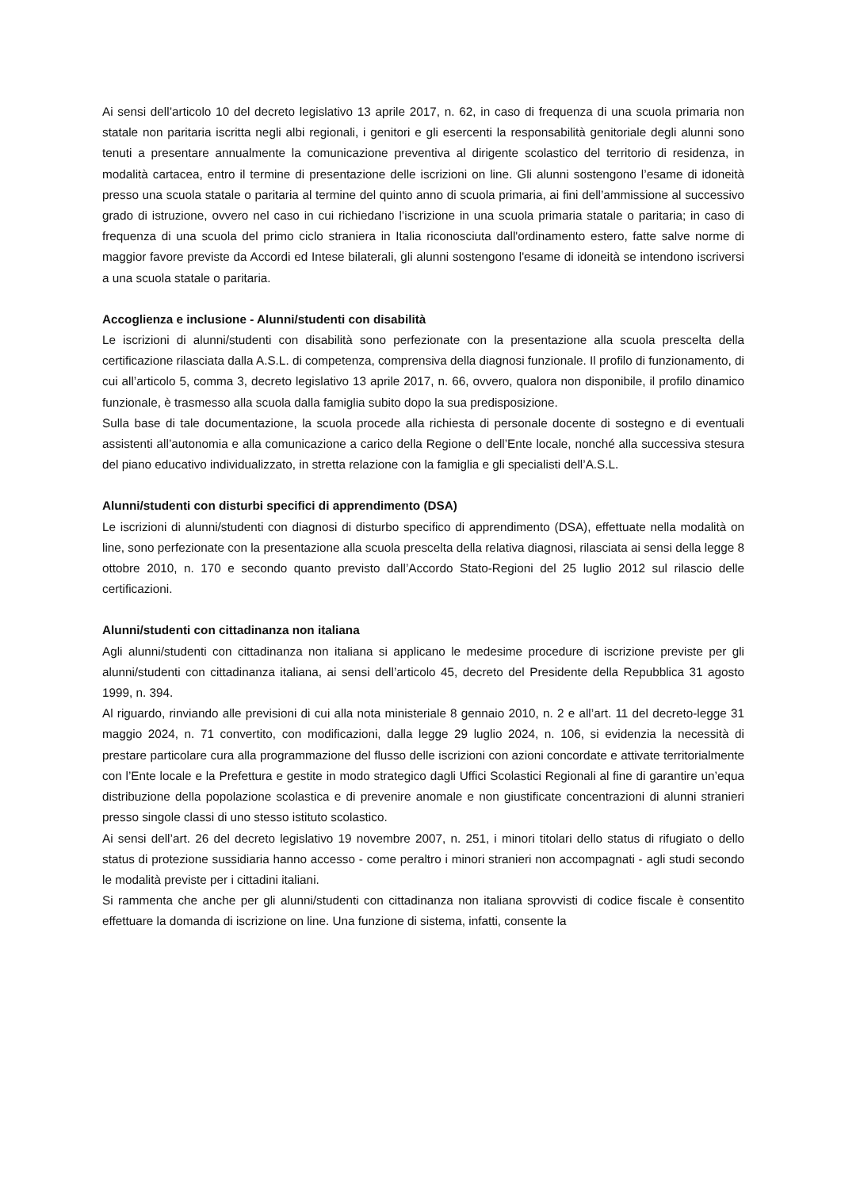Ai sensi dell’articolo 10 del decreto legislativo 13 aprile 2017, n. 62, in caso di frequenza di una scuola primaria non statale non paritaria iscritta negli albi regionali, i genitori e gli esercenti la responsabilità genitoriale degli alunni sono tenuti a presentare annualmente la comunicazione preventiva al dirigente scolastico del territorio di residenza, in modalità cartacea, entro il termine di presentazione delle iscrizioni on line. Gli alunni sostengono l’esame di idoneità presso una scuola statale o paritaria al termine del quinto anno di scuola primaria, ai fini dell’ammissione al successivo grado di istruzione, ovvero nel caso in cui richiedano l’iscrizione in una scuola primaria statale o paritaria; in caso di frequenza di una scuola del primo ciclo straniera in Italia riconosciuta dall'ordinamento estero, fatte salve norme di maggior favore previste da Accordi ed Intese bilaterali, gli alunni sostengono l'esame di idoneità se intendono iscriversi a una scuola statale o paritaria.
Accoglienza e inclusione - Alunni/studenti con disabilità
Le iscrizioni di alunni/studenti con disabilità sono perfezionate con la presentazione alla scuola prescelta della certificazione rilasciata dalla A.S.L. di competenza, comprensiva della diagnosi funzionale. Il profilo di funzionamento, di cui all’articolo 5, comma 3, decreto legislativo 13 aprile 2017, n. 66, ovvero, qualora non disponibile, il profilo dinamico funzionale, è trasmesso alla scuola dalla famiglia subito dopo la sua predisposizione.
Sulla base di tale documentazione, la scuola procede alla richiesta di personale docente di sostegno e di eventuali assistenti all’autonomia e alla comunicazione a carico della Regione o dell’Ente locale, nonché alla successiva stesura del piano educativo individualizzato, in stretta relazione con la famiglia e gli specialisti dell’A.S.L.
Alunni/studenti con disturbi specifici di apprendimento (DSA)
Le iscrizioni di alunni/studenti con diagnosi di disturbo specifico di apprendimento (DSA), effettuate nella modalità on line, sono perfezionate con la presentazione alla scuola prescelta della relativa diagnosi, rilasciata ai sensi della legge 8 ottobre 2010, n. 170 e secondo quanto previsto dall’Accordo Stato-Regioni del 25 luglio 2012 sul rilascio delle certificazioni.
Alunni/studenti con cittadinanza non italiana
Agli alunni/studenti con cittadinanza non italiana si applicano le medesime procedure di iscrizione previste per gli alunni/studenti con cittadinanza italiana, ai sensi dell’articolo 45, decreto del Presidente della Repubblica 31 agosto 1999, n. 394.
Al riguardo, rinviando alle previsioni di cui alla nota ministeriale 8 gennaio 2010, n. 2 e all’art. 11 del decreto-legge 31 maggio 2024, n. 71 convertito, con modificazioni, dalla legge 29 luglio 2024, n. 106, si evidenzia la necessità di prestare particolare cura alla programmazione del flusso delle iscrizioni con azioni concordate e attivate territorialmente con l’Ente locale e la Prefettura e gestite in modo strategico dagli Uffici Scolastici Regionali al fine di garantire un’equa distribuzione della popolazione scolastica e di prevenire anomale e non giustificate concentrazioni di alunni stranieri presso singole classi di uno stesso istituto scolastico.
Ai sensi dell’art. 26 del decreto legislativo 19 novembre 2007, n. 251, i minori titolari dello status di rifugiato o dello status di protezione sussidiaria hanno accesso - come peraltro i minori stranieri non accompagnati - agli studi secondo le modalità previste per i cittadini italiani.
Si rammenta che anche per gli alunni/studenti con cittadinanza non italiana sprovvisti di codice fiscale è consentito effettuare la domanda di iscrizione on line. Una funzione di sistema, infatti, consente la